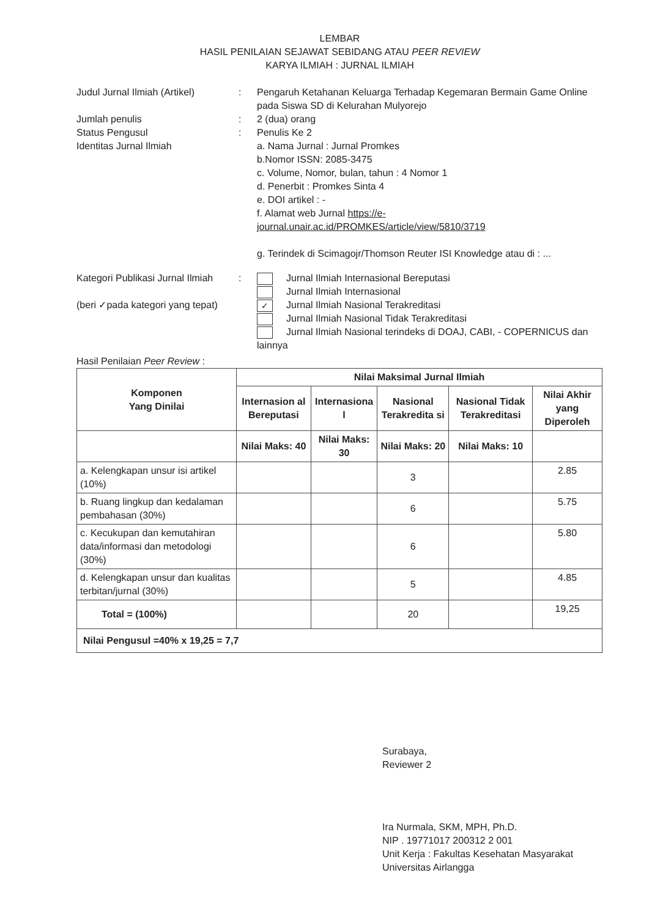LEMBAR
HASIL PENILAIAN SEJAWAT SEBIDANG ATAU PEER REVIEW
KARYA ILMIAH : JURNAL ILMIAH
Judul Jurnal Ilmiah (Artikel)
: Pengaruh Ketahanan Keluarga Terhadap Kegemaran Bermain Game Online pada Siswa SD di Kelurahan Mulyorejo
Jumlah penulis : 2 (dua) orang
Status Pengusul : Penulis Ke 2
Identitas Jurnal Ilmiah a. Nama Jurnal : Jurnal Promkes
b.Nomor ISSN: 2085-3475
c. Volume, Nomor, bulan, tahun : 4 Nomor 1
d. Penerbit : Promkes Sinta 4
e. DOI artikel : -
f. Alamat web Jurnal https://e-journal.unair.ac.id/PROMKES/article/view/5810/3719
g. Terindek di Scimagojr/Thomson Reuter ISI Knowledge atau di : ...
Kategori Publikasi Jurnal Ilmiah
(beri ✓pada kategori yang tepat)
: Jurnal Ilmiah Internasional Bereputasi
Jurnal Ilmiah Internasional
✓ Jurnal Ilmiah Nasional Terakreditasi
Jurnal Ilmiah Nasional Tidak Terakreditasi
Jurnal Ilmiah Nasional terindeks di DOAJ, CABI, - COPERNICUS dan lainnya
Hasil Penilaian Peer Review :
| Komponen Yang Dinilai | Nilai Maksimal Jurnal Ilmiah | | | | |
| --- | --- | --- | --- | --- | --- |
| | Internasion al Bereputasi | Internasiona l | Nasional Terakredita si | Nasional Tidak Terakreditasi | Nilai Akhir yang Diperoleh |
| | Nilai Maks: 40 | Nilai Maks: 30 | Nilai Maks: 20 | Nilai Maks: 10 | |
| a. Kelengkapan unsur isi artikel (10%) | | | 3 | | 2.85 |
| b. Ruang lingkup dan kedalaman pembahasan (30%) | | | 6 | | 5.75 |
| c. Kecukupan dan kemutahiran data/informasi dan metodologi (30%) | | | 6 | | 5.80 |
| d. Kelengkapan unsur dan kualitas terbitan/jurnal (30%) | | | 5 | | 4.85 |
| Total = (100%) | | | 20 | | 19,25 |
| Nilai Pengusul =40% x 19,25 = 7,7 | | | | | |
Surabaya,
Reviewer 2
Ira Nurmala, SKM, MPH, Ph.D.
NIP . 19771017 200312 2 001
Unit Kerja : Fakultas Kesehatan Masyarakat
Universitas Airlangga